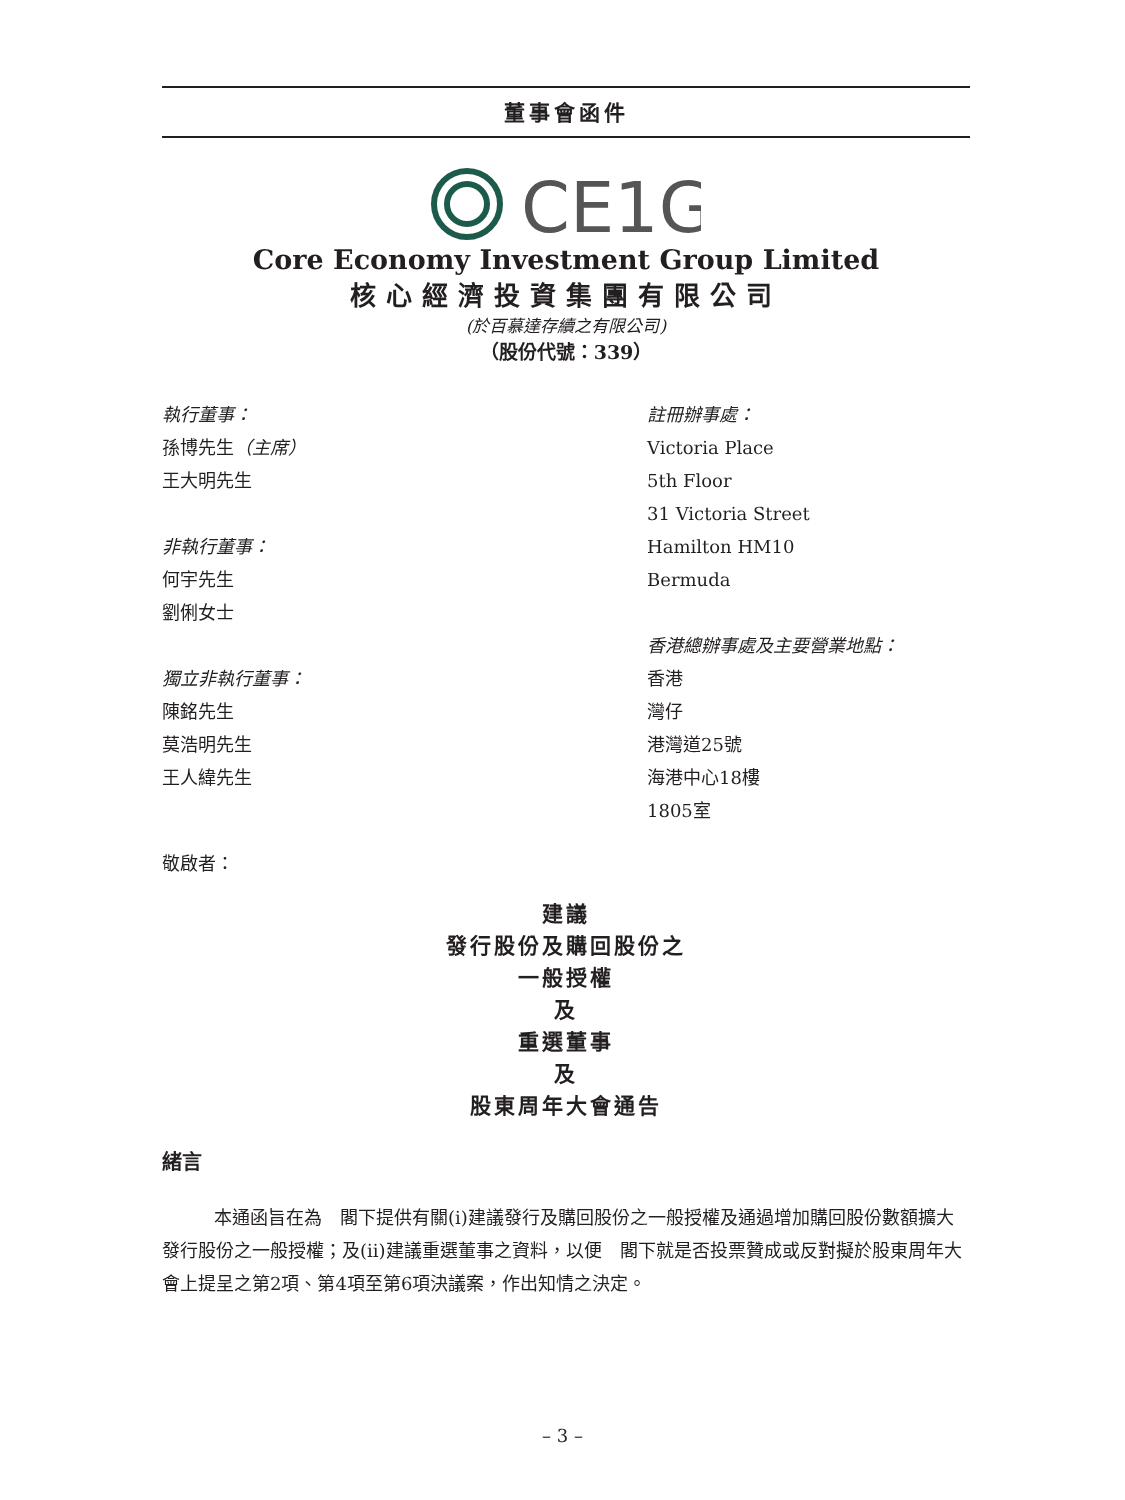董事會函件
CE1G
Core Economy Investment Group Limited
核心經濟投資集團有限公司
(於百慕達存續之有限公司)
（股份代號：339）
執行董事：
孫博先生（主席）
王大明先生
非執行董事：
何宇先生
劉俐女士
獨立非執行董事：
陳銘先生
莫浩明先生
王人緯先生
註冊辦事處：
Victoria Place
5th Floor
31 Victoria Street
Hamilton HM10
Bermuda
香港總辦事處及主要營業地點：
香港
灣仔
港灣道25號
海港中心18樓
1805室
敬啟者：
建議
發行股份及購回股份之
一般授權
及
重選董事
及
股東周年大會通告
緒言
本通函旨在為　閣下提供有關(i)建議發行及購回股份之一般授權及通過增加購回股份數額擴大發行股份之一般授權；及(ii)建議重選董事之資料，以便　閣下就是否投票贊成或反對擬於股東周年大會上提呈之第2項、第4項至第6項決議案，作出知情之決定。
– 3 –